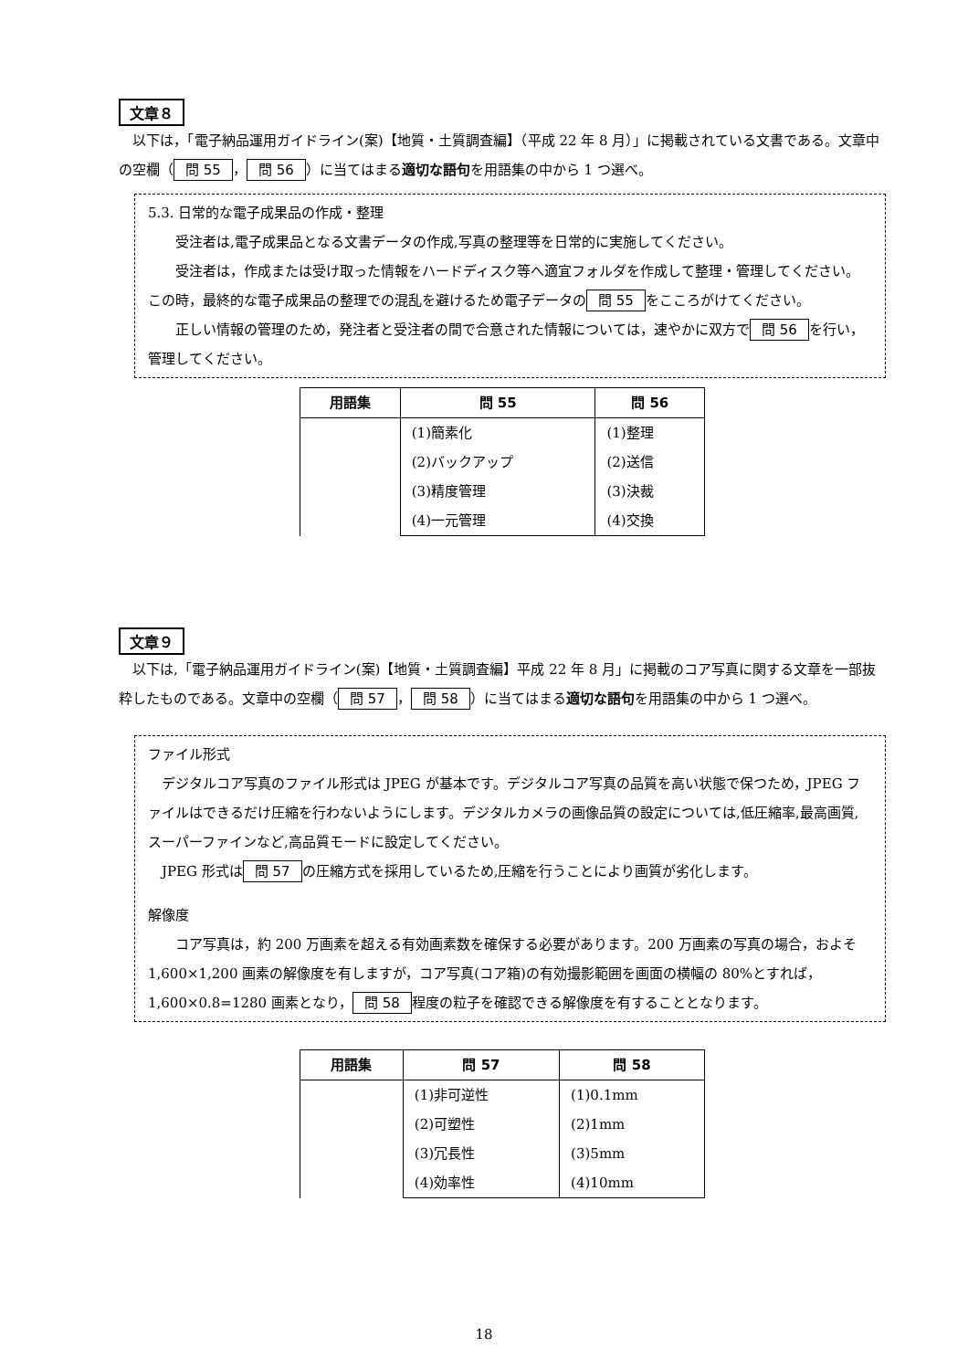文章８
　以下は，「電子納品運用ガイドライン(案)【地質・土質調査編】（平成 22 年 8 月）」に掲載されている文書である。文章中の空欄（ 問 55 ， 問 56 ）に当てはまる適切な語句を用語集の中から 1 つ選べ。
5.3. 日常的な電子成果品の作成・整理
　　受注者は,電子成果品となる文書データの作成,写真の整理等を日常的に実施してください。
　　受注者は，作成または受け取った情報をハードディスク等へ適宜フォルダを作成して整理・管理してください。この時，最終的な電子成果品の整理での混乱を避けるため電子データの 問 55 をこころがけてください。
　　正しい情報の管理のため，発注者と受注者の間で合意された情報については，速やかに双方で 問 56 を行い，管理してください。
| 用語集 | 問 55 | 問 56 |
| --- | --- | --- |
| | (1)簡素化 | (1)整理 |
| | (2)バックアップ | (2)送信 |
| | (3)精度管理 | (3)決裁 |
| | (4)一元管理 | (4)交換 |
文章９
　以下は,「電子納品運用ガイドライン(案)【地質・土質調査編】平成 22 年 8 月」に掲載のコア写真に関する文章を一部抜粋したものである。文章中の空欄（ 問 57 ， 問 58 ）に当てはまる適切な語句を用語集の中から 1 つ選べ。
ファイル形式
　デジタルコア写真のファイル形式は JPEG が基本です。デジタルコア写真の品質を高い状態で保つため，JPEG ファイルはできるだけ圧縮を行わないようにします。デジタルカメラの画像品質の設定については,低圧縮率,最高画質,スーパーファインなど,高品質モードに設定してください。
　JPEG 形式は 問 57 の圧縮方式を採用しているため,圧縮を行うことにより画質が劣化します。
解像度
　　コア写真は，約 200 万画素を超える有効画素数を確保する必要があります。200 万画素の写真の場合，およそ 1,600×1,200 画素の解像度を有しますが，コア写真(コア箱)の有効撮影範囲を画面の横幅の 80%とすれば，1,600×0.8=1280 画素となり， 問 58 程度の粒子を確認できる解像度を有することとなります。
| 用語集 | 問 57 | 問 58 |
| --- | --- | --- |
| | (1)非可逆性 | (1)0.1mm |
| | (2)可塑性 | (2)1mm |
| | (3)冗長性 | (3)5mm |
| | (4)効率性 | (4)10mm |
18